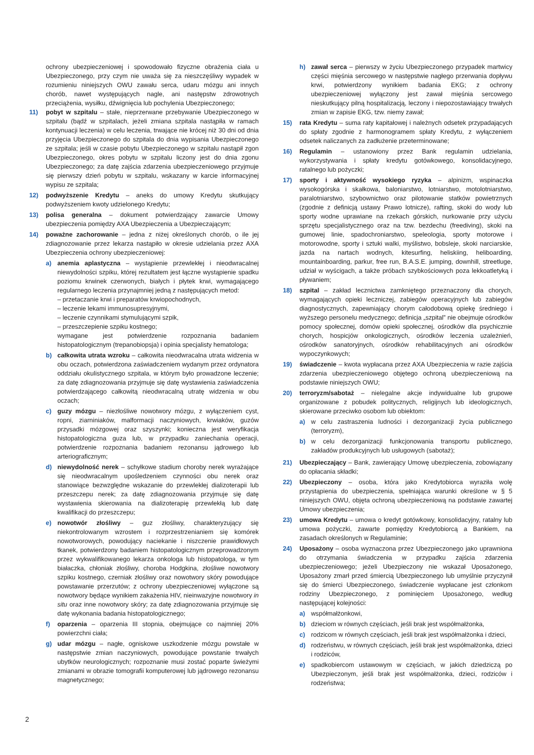ochrony ubezpieczeniowej i spowodowało fizyczne obrażenia ciała u Ubezpieczonego, przy czym nie uważa się za nieszczęśliwy wypadek w rozumieniu niniejszych OWU zawału serca, udaru mózgu ani innych chorób, nawet występujących nagle, ani następstw zdrowotnych przeciążenia, wysiłku, dźwignięcia lub pochylenia Ubezpieczonego;
11) pobyt w szpitalu – stałe, nieprzerwane przebywanie Ubezpieczonego w szpitalu (bądź w szpitalach, jeżeli zmiana szpitala nastąpiła w ramach kontynuacji leczenia) w celu leczenia, trwające nie krócej niż 30 dni od dnia przyjęcia Ubezpieczonego do szpitala do dnia wypisania Ubezpieczonego ze szpitala; jeśli w czasie pobytu Ubezpieczonego w szpitalu nastąpił zgon Ubezpieczonego, okres pobytu w szpitalu liczony jest do dnia zgonu Ubezpieczonego; za datę zajścia zdarzenia ubezpieczeniowego przyjmuje się pierwszy dzień pobytu w szpitalu, wskazany w karcie informacyjnej wypisu ze szpitala;
12) podwyższenie Kredytu – aneks do umowy Kredytu skutkujący podwyższeniem kwoty udzielonego Kredytu;
13) polisa generalna – dokument potwierdzający zawarcie Umowy ubezpieczenia pomiędzy AXA Ubezpieczenia a Ubezpieczającym;
14) poważne zachorowanie – jedna z niżej określonych chorób, o ile jej zdiagnozowanie przez lekarza nastąpiło w okresie udzielania przez AXA Ubezpieczenia ochrony ubezpieczeniowej:
a) anemia aplastyczna – wystąpienie przewlekłej i nieodwracalnej niewydolności szpiku, której rezultatem jest łączne wystąpienie spadku poziomu krwinek czerwonych, białych i płytek krwi, wymagającego regularnego leczenia przynajmniej jedną z następujących metod:
– przetaczanie krwi i preparatów krwiopochodnych,
– leczenie lekami immunosupresyjnymi,
– leczenie czynnikami stymulującymi szpik,
– przeszczepienie szpiku kostnego;
wymagane jest potwierdzenie rozpoznania badaniem histopatologicznym (trepanobiopsja) i opinia specjalisty hematologa;
b) całkowita utrata wzroku – całkowita nieodwracalna utrata widzenia w obu oczach, potwierdzona zaświadczeniem wydanym przez ordynatora oddziału okulistycznego szpitala, w którym było prowadzone leczenie; za datę zdiagnozowania przyjmuje się datę wystawienia zaświadczenia potwierdzającego całkowitą nieodwracalną utratę widzenia w obu oczach;
c) guzy mózgu – niezłośliwe nowotwory mózgu, z wyłączeniem cyst, ropni, ziarniniaków, malformacji naczyniowych, krwiaków, guzów przysadki mózgowej oraz szyszynki; konieczna jest weryfikacja histopatologiczna guza lub, w przypadku zaniechania operacji, potwierdzenie rozpoznania badaniem rezonansu jądrowego lub arteriograficznym;
d) niewydolność nerek – schyłkowe stadium choroby nerek wyrażające się nieodwracalnym upośledzeniem czynności obu nerek oraz stanowiące bezwzględne wskazanie do przewlekłej dializoterapii lub przeszczepu nerek; za datę zdiagnozowania przyjmuje się datę wystawienia skierowania na dializoterapię przewlekłą lub datę kwalifikacji do przeszczepu;
e) nowotwór złośliwy – guz złośliwy, charakteryzujący się niekontrolowanym wzrostem i rozprzestrzenianiem się komórek nowotworowych, powodujący naciekanie i niszczenie prawidłowych tkanek, potwierdzony badaniem histopatologicznym przeprowadzonym przez wykwalifikowanego lekarza onkologa lub histopatologa, w tym białaczka, chłoniak złośliwy, choroba Hodgkina, złośliwe nowotwory szpiku kostnego, czerniak złośliwy oraz nowotwory skóry powodujące powstawanie przerzutów; z ochrony ubezpieczeniowej wyłączone są nowotwory będące wynikiem zakażenia HIV, nieinwazyjne nowotwory in situ oraz inne nowotwory skóry; za datę zdiagnozowania przyjmuje się datę wykonania badania histopatologicznego;
f) oparzenia – oparzenia III stopnia, obejmujące co najmniej 20% powierzchni ciała;
g) udar mózgu – nagłe, ogniskowe uszkodzenie mózgu powstałe w następstwie zmian naczyniowych, powodujące powstanie trwałych ubytków neurologicznych; rozpoznanie musi zostać poparte świeżymi zmianami w obrazie tomografii komputerowej lub jądrowego rezonansu magnetycznego;
h) zawał serca – pierwszy w życiu Ubezpieczonego przypadek martwicy części mięśnia sercowego w następstwie nagłego przerwania dopływu krwi, potwierdzony wynikiem badania EKG; z ochrony ubezpieczeniowej wyłączony jest zawał mięśnia sercowego nieskutkujący pilną hospitalizacją, leczony i niepozostawiający trwałych zmian w zapisie EKG, tzw. niemy zawał;
15) rata Kredytu – suma raty kapitałowej i należnych odsetek przypadających do spłaty zgodnie z harmonogramem spłaty Kredytu, z wyłączeniem odsetek naliczanych za zadłużenie przeterminowane;
16) Regulamin – ustanowiony przez Bank regulamin udzielania, wykorzystywania i spłaty kredytu gotówkowego, konsolidacyjnego, ratalnego lub pożyczki;
17) sporty i aktywność wysokiego ryzyka – alpinizm, wspinaczka wysokogórska i skałkowa, baloniarstwo, lotniarstwo, motolotniarstwo, paralotniarstwo, szybownictwo oraz pilotowanie statków powietrznych (zgodnie z definicją ustawy Prawo lotnicze), rafting, skoki do wody lub sporty wodne uprawiane na rzekach górskich, nurkowanie przy użyciu sprzętu specjalistycznego oraz na tzw. bezdechu (freediving), skoki na gumowej linie, spadochroniarstwo, speleologia, sporty motorowe i motorowodne, sporty i sztuki walki, myślistwo, bobsleje, skoki narciarskie, jazda na nartach wodnych, kitesurfing, heliskiing, heliboarding, mountainboarding, parkur, free run, B.A.S.E. jumping, downhill, streetluge, udział w wyścigach, a także próbach szybkościowych poza lekkoatletyką i pływaniem;
18) szpital – zakład lecznictwa zamkniętego przeznaczony dla chorych, wymagających opieki leczniczej, zabiegów operacyjnych lub zabiegów diagnostycznych, zapewniający chorym całodobową opiekę średniego i wyższego personelu medycznego; definicja „szpital” nie obejmuje ośrodków pomocy społecznej, domów opieki społecznej, ośrodków dla psychicznie chorych, hospicjów onkologicznych, ośrodków leczenia uzależnień, ośrodków sanatoryjnych, ośrodków rehabilitacyjnych ani ośrodków wypoczynkowych;
19) świadczenie – kwota wypłacana przez AXA Ubezpieczenia w razie zajścia zdarzenia ubezpieczeniowego objętego ochroną ubezpieczeniową na podstawie niniejszych OWU;
20) terroryzm/sabotaż – nielegalne akcje indywidualne lub grupowe organizowane z pobudek politycznych, religijnych lub ideologicznych, skierowane przeciwko osobom lub obiektom:
a) w celu zastraszenia ludności i dezorganizacji życia publicznego (terroryzm),
b) w celu dezorganizacji funkcjonowania transportu publicznego, zakładów produkcyjnych lub usługowych (sabotaż);
21) Ubezpieczający – Bank, zawierający Umowę ubezpieczenia, zobowiązany do opłacania składki;
22) Ubezpieczony – osoba, która jako Kredytobiorca wyraziła wolę przystąpienia do ubezpieczenia, spełniająca warunki określone w § 5 niniejszych OWU, objęta ochroną ubezpieczeniową na podstawie zawartej Umowy ubezpieczenia;
23) umowa Kredytu – umowa o kredyt gotówkowy, konsolidacyjny, ratalny lub umowa pożyczki, zawarte pomiędzy Kredytobiorcą a Bankiem, na zasadach określonych w Regulaminie;
24) Uposażony – osoba wyznaczona przez Ubezpieczonego jako uprawniona do otrzymania świadczenia w przypadku zajścia zdarzenia ubezpieczeniowego; jeżeli Ubezpieczony nie wskazał Uposażonego, Uposażony zmarł przed śmiercią Ubezpieczonego lub umyślnie przyczynił się do śmierci Ubezpieczonego, świadczenie wypłacane jest członkom rodziny Ubezpieczonego, z pominięciem Uposażonego, według następującej kolejności:
a) współmałżonkowi,
b) dzieciom w równych częściach, jeśli brak jest współmałżonka,
c) rodzicom w równych częściach, jeśli brak jest współmałżonka i dzieci,
d) rodzeństwu, w równych częściach, jeśli brak jest współmałżonka, dzieci i rodziców,
e) spadkobiercom ustawowym w częściach, w jakich dziedziczą po Ubezpieczonym, jeśli brak jest współmałżonka, dzieci, rodziców i rodzeństwa;
2